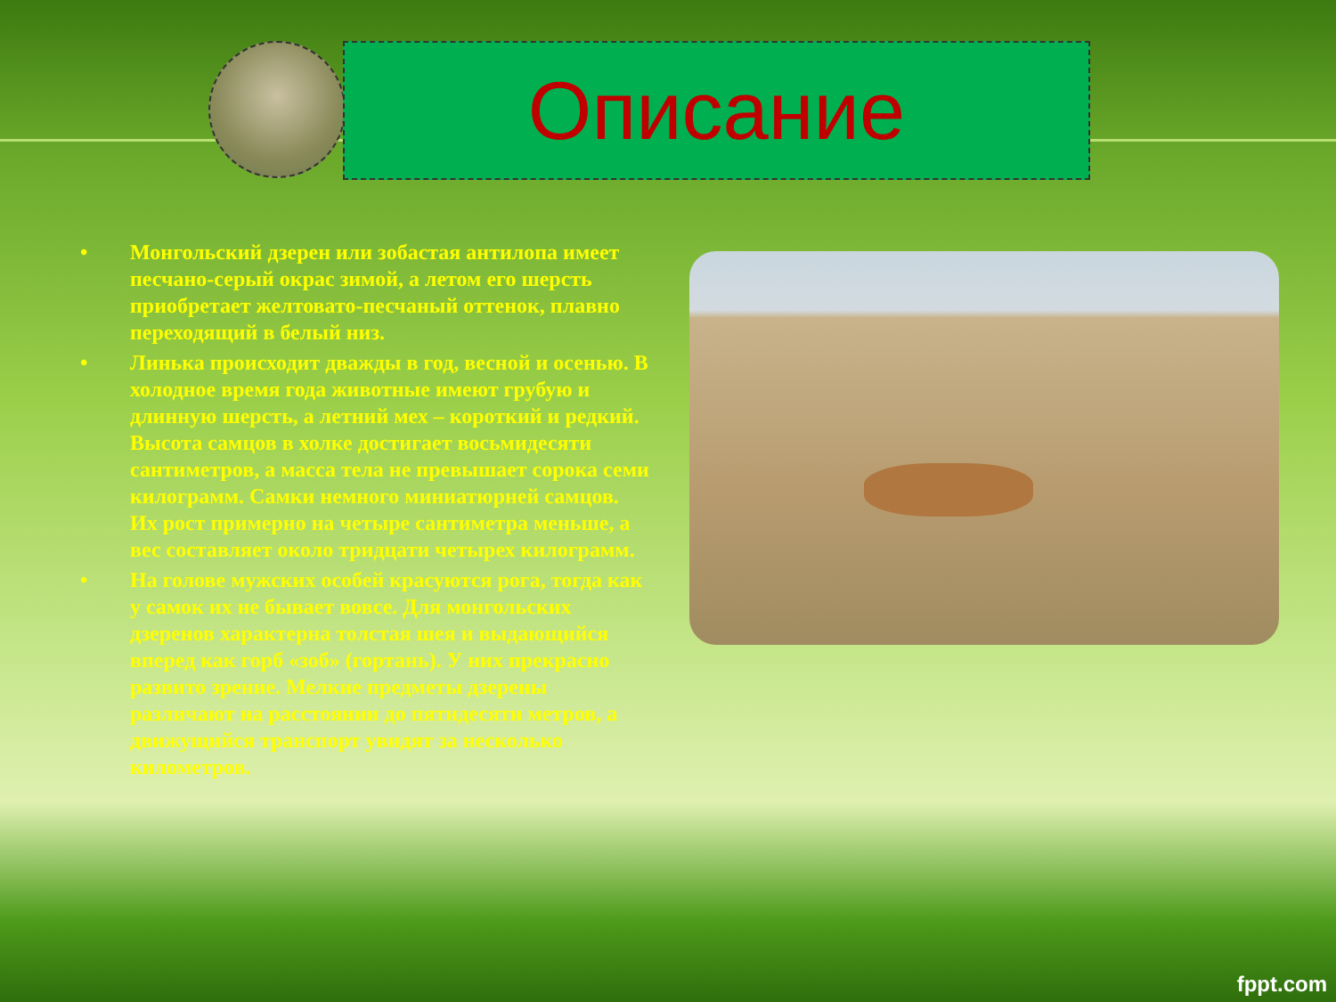Описание
• Монгольский дзерен или зобастая антилопа имеет песчано-серый окрас зимой, а летом его шерсть приобретает желтовато-песчаный оттенок, плавно переходящий в белый низ.
• Линька происходит дважды в год, весной и осенью. В холодное время года животные имеют грубую и длинную шерсть, а летний мех – короткий и редкий. Высота самцов в холке достигает восьмидесяти сантиметров, а масса тела не превышает сорока семи килограмм. Самки немного миниатюрней самцов. Их рост примерно на четыре сантиметра меньше, а вес составляет около тридцати четырех килограмм.
• На голове мужских особей красуются рога, тогда как у самок их не бывает вовсе. Для монгольских дзеренов характерна толстая шея и выдающийся вперед как горб «зоб» (гортань). У них прекрасно развито зрение. Мелкие предметы дзерены различают на расстоянии до пятидесяти метров, а движущийся транспорт увидят за несколько километров.
fppt.com